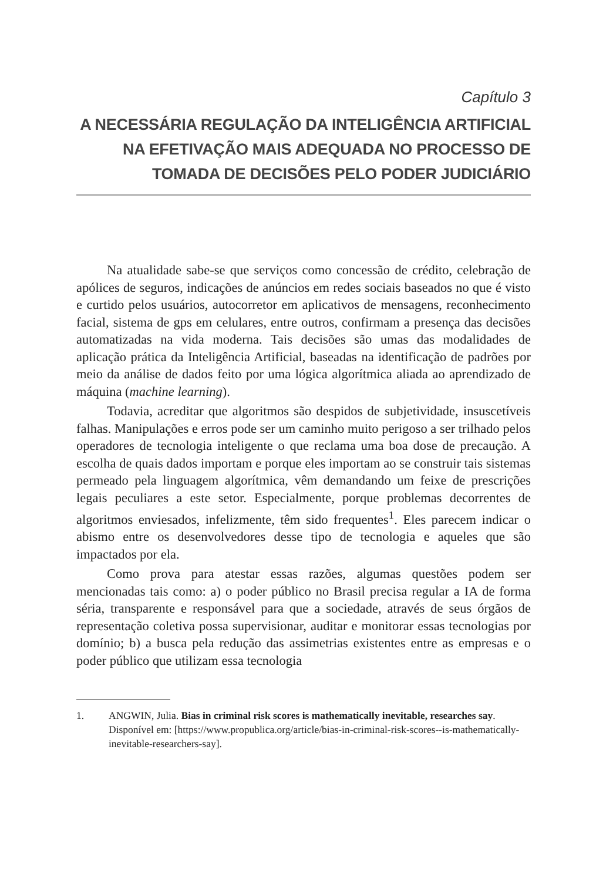Capítulo 3
A NECESSÁRIA REGULAÇÃO DA INTELIGÊNCIA ARTIFICIAL NA EFETIVAÇÃO MAIS ADEQUADA NO PROCESSO DE TOMADA DE DECISÕES PELO PODER JUDICIÁRIO
Na atualidade sabe-se que serviços como concessão de crédito, celebração de apólices de seguros, indicações de anúncios em redes sociais baseados no que é visto e curtido pelos usuários, autocorretor em aplicativos de mensagens, reconhecimento facial, sistema de gps em celulares, entre outros, confirmam a presença das decisões automatizadas na vida moderna. Tais decisões são umas das modalidades de aplicação prática da Inteligência Artificial, baseadas na identificação de padrões por meio da análise de dados feito por uma lógica algorítmica aliada ao aprendizado de máquina (machine learning).
Todavia, acreditar que algoritmos são despidos de subjetividade, insuscetíveis falhas. Manipulações e erros pode ser um caminho muito perigoso a ser trilhado pelos operadores de tecnologia inteligente o que reclama uma boa dose de precaução. A escolha de quais dados importam e porque eles importam ao se construir tais sistemas permeado pela linguagem algorítmica, vêm demandando um feixe de prescrições legais peculiares a este setor. Especialmente, porque problemas decorrentes de algoritmos enviesados, infelizmente, têm sido frequentes<sup>1</sup>. Eles parecem indicar o abismo entre os desenvolvedores desse tipo de tecnologia e aqueles que são impactados por ela.
Como prova para atestar essas razões, algumas questões podem ser mencionadas tais como: a) o poder público no Brasil precisa regular a IA de forma séria, transparente e responsável para que a sociedade, através de seus órgãos de representação coletiva possa supervisionar, auditar e monitorar essas tecnologias por domínio; b) a busca pela redução das assimetrias existentes entre as empresas e o poder público que utilizam essa tecnologia
1. ANGWIN, Julia. Bias in criminal risk scores is mathematically inevitable, researches say. Disponível em: [https://www.propublica.org/article/bias-in-criminal-risk-scores--is-mathematically-inevitable-researchers-say].